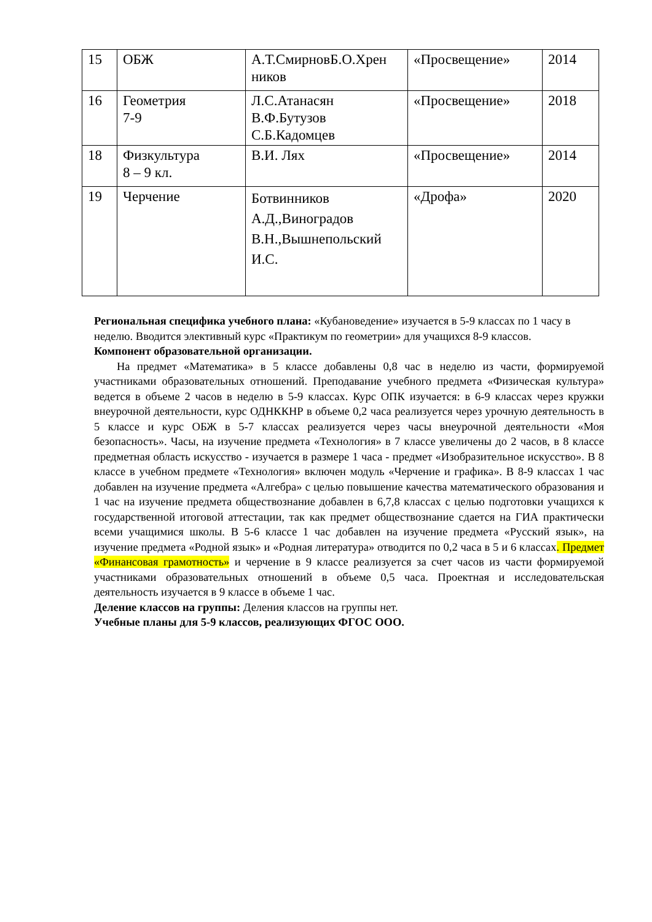| 15 | ОБЖ | А.Т.СмирновБ.О.Хрен ников | «Просвещение» | 2014 |
| 16 | Геометрия 7-9 | Л.С.Атанасян В.Ф.Бутузов С.Б.Кадомцев | «Просвещение» | 2018 |
| 18 | Физкультура 8 – 9 кл. | В.И. Лях | «Просвещение» | 2014 |
| 19 | Черчение | Ботвинников А.Д.,Виноградов В.Н.,Вышнепольский И.С. | «Дрофа» | 2020 |
Региональная специфика учебного плана: «Кубановедение» изучается в 5-9 классах по 1 часу в неделю. Вводится элективный курс «Практикум по геометрии» для учащихся 8-9 классов.
Компонент образовательной организации.
На предмет «Математика» в 5 классе добавлены 0,8 час в неделю из части, формируемой участниками образовательных отношений. Преподавание учебного предмета «Физическая культура» ведется в объеме 2 часов в неделю в 5-9 классах. Курс ОПК изучается: в 6-9 классах через кружки внеурочной деятельности, курс ОДНККНР в объеме 0,2 часа реализуется через урочную деятельность в 5 классе и курс ОБЖ в 5-7 классах реализуется через часы внеурочной деятельности «Моя безопасность». Часы, на изучение предмета «Технология» в 7 классе увеличены до 2 часов, в 8 классе предметная область искусство - изучается в размере 1 часа - предмет «Изобразительное искусство». В 8 классе в учебном предмете «Технология» включен модуль «Черчение и графика». В 8-9 классах 1 час добавлен на изучение предмета «Алгебра» с целью повышение качества математического образования и 1 час на изучение предмета обществознание добавлен в 6,7,8 классах с целью подготовки учащихся к государственной итоговой аттестации, так как предмет обществознание сдается на ГИА практически всеми учащимися школы. В 5-6 классе 1 час добавлен на изучение предмета «Русский язык», на изучение предмета «Родной язык» и «Родная литература» отводится по 0,2 часа в 5 и 6 классах. Предмет «Финансовая грамотность» и черчение в 9 классе реализуется за счет часов из части формируемой участниками образовательных отношений в объеме 0,5 часа. Проектная и исследовательская деятельность изучается в 9 классе в объеме 1 час.
Деление классов на группы: Деления классов на группы нет.
Учебные планы для 5-9 классов, реализующих ФГОС ООО.